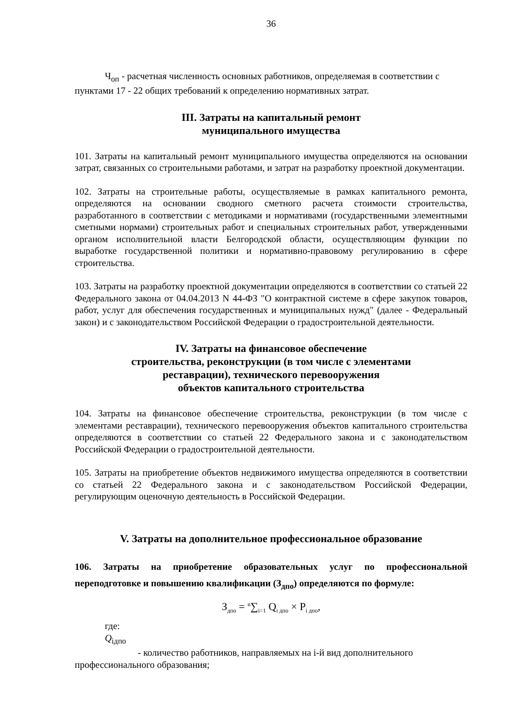36
Ч<sub>оп</sub> - расчетная численность основных работников, определяемая в соответствии с
пунктами 17 - 22 общих требований к определению нормативных затрат.
III. Затраты на капитальный ремонт
муниципального имущества
101. Затраты на капитальный ремонт муниципального имущества определяются на основании затрат, связанных со строительными работами, и затрат на разработку проектной документации.
102. Затраты на строительные работы, осуществляемые в рамках капитального ремонта, определяются на основании сводного сметного расчета стоимости строительства, разработанного в соответствии с методиками и нормативами (государственными элементными сметными нормами) строительных работ и специальных строительных работ, утвержденными органом исполнительной власти Белгородской области, осуществляющим функции по выработке государственной политики и нормативно-правовому регулированию в сфере строительства.
103. Затраты на разработку проектной документации определяются в соответствии со статьей 22 Федерального закона от 04.04.2013 N 44-ФЗ "О контрактной системе в сфере закупок товаров, работ, услуг для обеспечения государственных и муниципальных нужд" (далее - Федеральный закон) и с законодательством Российской Федерации о градостроительной деятельности.
IV. Затраты на финансовое обеспечение
строительства, реконструкции (в том числе с элементами
реставрации), технического перевооружения
объектов капитального строительства
104. Затраты на финансовое обеспечение строительства, реконструкции (в том числе с элементами реставрации), технического перевооружения объектов капитального строительства определяются в соответствии со статьей 22 Федерального закона и с законодательством Российской Федерации о градостроительной деятельности.
105. Затраты на приобретение объектов недвижимого имущества определяются в соответствии со статьей 22 Федерального закона и с законодательством Российской Федерации, регулирующим оценочную деятельность в Российской Федерации.
V. Затраты на дополнительное профессиональное образование
106. Затраты на приобретение образовательных услуг по профессиональной переподготовке и повышению квалификации (З<sub>дпо</sub>) определяются по формуле:
З<sub>дпо</sub> = <sup>n</sup>∑<sub>i=1</sub> Q<sub>i дпо</sub> × P<sub>i дпо</sub>,
где:
Q<sub>iдпо</sub>
- количество работников, направляемых на i-й вид дополнительного
профессионального образования;